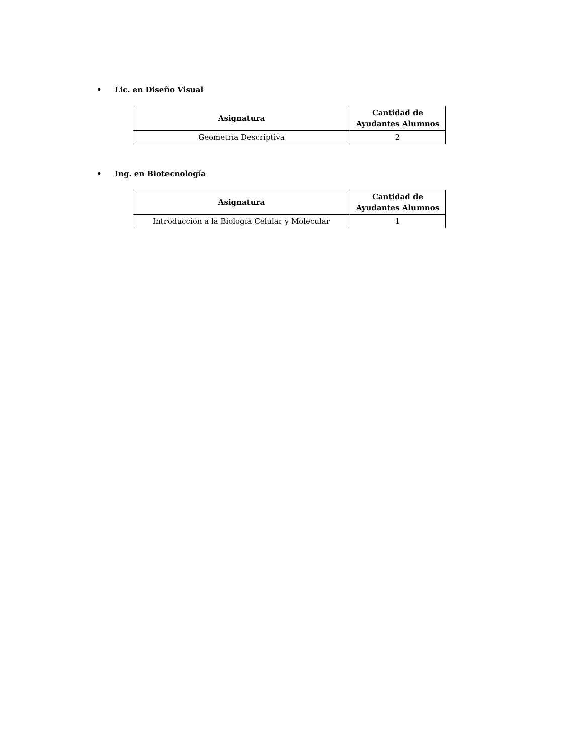• Lic. en Diseño Visual
| Asignatura | Cantidad de Ayudantes Alumnos |
| --- | --- |
| Geometría Descriptiva | 2 |
• Ing. en Biotecnología
| Asignatura | Cantidad de Ayudantes Alumnos |
| --- | --- |
| Introducción a la Biología Celular y Molecular | 1 |